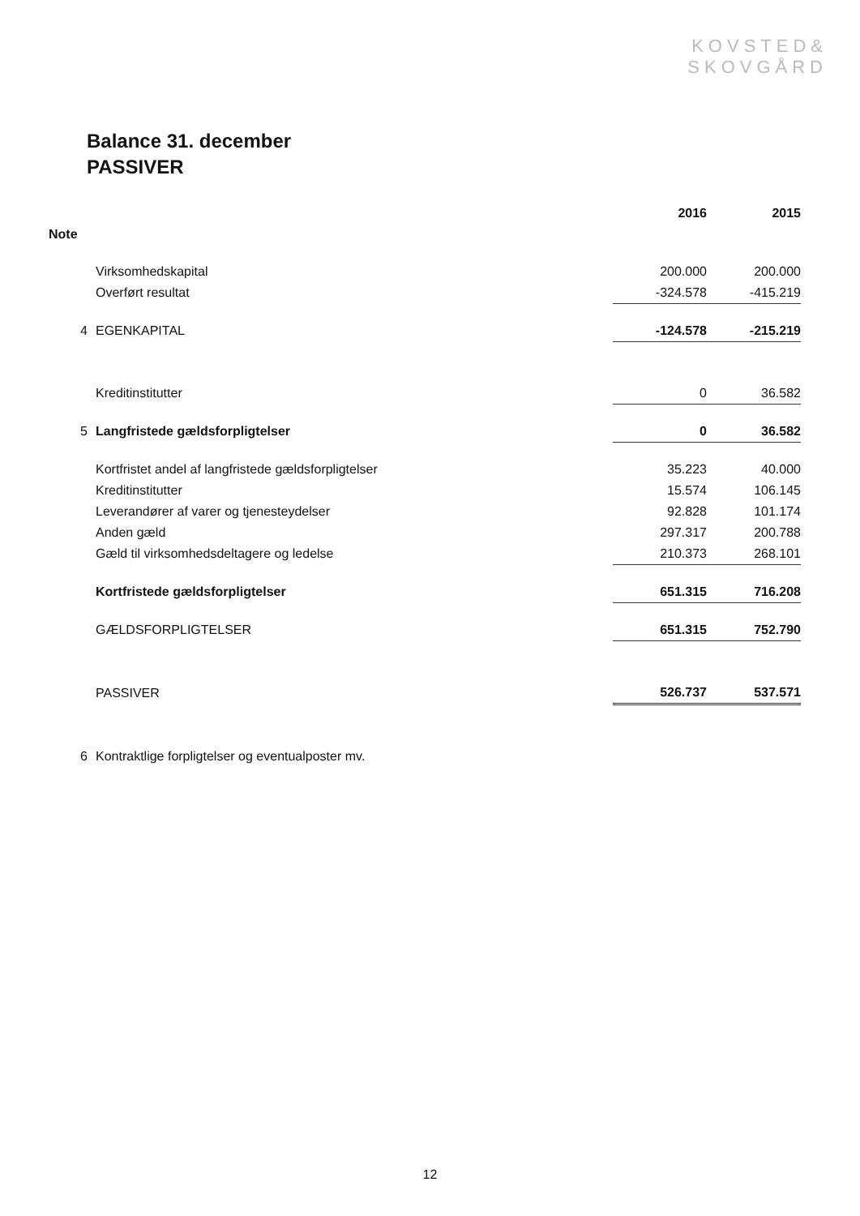KOVSTED&
SKOVGÅRD
Balance 31. december
PASSIVER
| | | 2016 | 2015 |
| --- | --- | --- | --- |
| Note | | | |
| | Virksomhedskapital | 200.000 | 200.000 |
| | Overført resultat | -324.578 | -415.219 |
| 4 | EGENKAPITAL | -124.578 | -215.219 |
| | Kreditinstitutter | 0 | 36.582 |
| 5 | Langfristede gældsforpligtelser | 0 | 36.582 |
| | Kortfristet andel af langfristede gældsforpligtelser | 35.223 | 40.000 |
| | Kreditinstitutter | 15.574 | 106.145 |
| | Leverandører af varer og tjenesteydelser | 92.828 | 101.174 |
| | Anden gæld | 297.317 | 200.788 |
| | Gæld til virksomhedsdeltagere og ledelse | 210.373 | 268.101 |
| | Kortfristede gældsforpligtelser | 651.315 | 716.208 |
| | GÆLDSFORPLIGTELSER | 651.315 | 752.790 |
| | PASSIVER | 526.737 | 537.571 |
| 6 | Kontraktlige forpligtelser og eventualposter mv. | | |
12